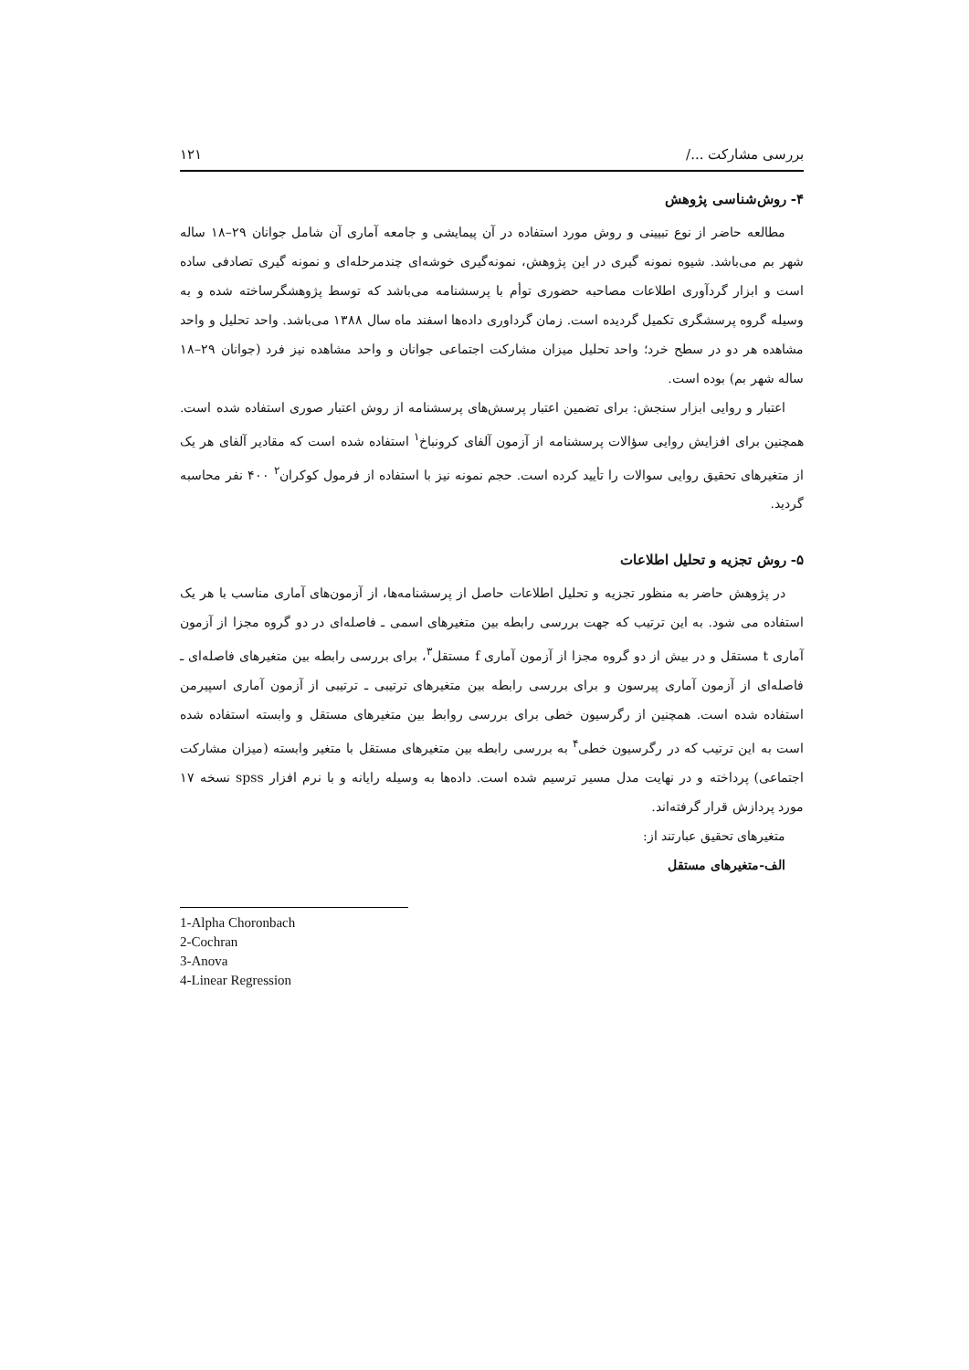بررسی مشارکت .../ ۱۲۱
۴- روش‌شناسی پژوهش
مطالعه حاضر از نوع تبیینی و روش مورد استفاده در آن پیمایشی و جامعه آماری آن شامل جوانان ۲۹–۱۸ ساله شهر بم می‌باشد. شیوه نمونه گیری در این پژوهش، نمونه‌گیری خوشه‌ای چندمرحله‌ای و نمونه گیری تصادفی ساده است و ابزار گردآوری اطلاعات مصاحبه حضوری توأم با پرسشنامه می‌باشد که توسط پژوهشگرساخته شده و به وسیله گروه پرسشگری تکمیل گردیده است. زمان گرداوری داده‌ها اسفند ماه سال ۱۳۸۸ می‌باشد. واحد تحلیل و واحد مشاهده هر دو در سطح خرد؛ واحد تحلیل میزان مشارکت اجتماعی جوانان و واحد مشاهده نیز فرد (جوانان ۲۹–۱۸ ساله شهر بم) بوده است.
اعتبار و روایی ابزار سنجش: برای تضمین اعتبار پرسش‌های پرسشنامه از روش اعتبار صوری استفاده شده است. همچنین برای افزایش روایی سؤالات پرسشنامه از آزمون آلفای کرونباخ<sup>۱</sup> استفاده شده است که مقادیر آلفای هر یک از متغیرهای تحقیق روایی سوالات را تأیید کرده است. حجم نمونه نیز با استفاده از فرمول کوکران<sup>۲</sup> ۴۰۰ نفر محاسبه گردید.
۵- روش تجزیه و تحلیل اطلاعات
در پژوهش حاضر به منظور تجزیه و تحلیل اطلاعات حاصل از پرسشنامه‌ها، از آزمون‌های آماری مناسب با هر یک استفاده می شود. به این ترتیب که جهت بررسی رابطه بین متغیرهای اسمی ـ فاصله‌ای در دو گروه مجزا از آزمون آماری t مستقل و در بیش از دو گروه مجزا از آزمون آماری f مستقل<sup>۳</sup>، برای بررسی رابطه بین متغیرهای فاصله‌ای ـ فاصله‌ای از آزمون آماری پیرسون و برای بررسی رابطه بین متغیرهای ترتیبی ـ ترتیبی از آزمون آماری اسپیرمن استفاده شده است. همچنین از رگرسیون خطی برای بررسی روابط بین متغیرهای مستقل و وابسته استفاده شده است به این ترتیب که در رگرسیون خطی<sup>۴</sup> به بررسی رابطه بین متغیرهای مستقل با متغیر وابسته (میزان مشارکت اجتماعی) پرداخته و در نهایت مدل مسیر ترسیم شده است. داده‌ها به وسیله رایانه و با نرم افزار spss نسخه ۱۷ مورد پردازش قرار گرفته‌اند.
متغیرهای تحقیق عبارتند از:
الف-متغیرهای مستقل
1-Alpha Choronbach
2-Cochran
3-Anova
4-Linear Regression